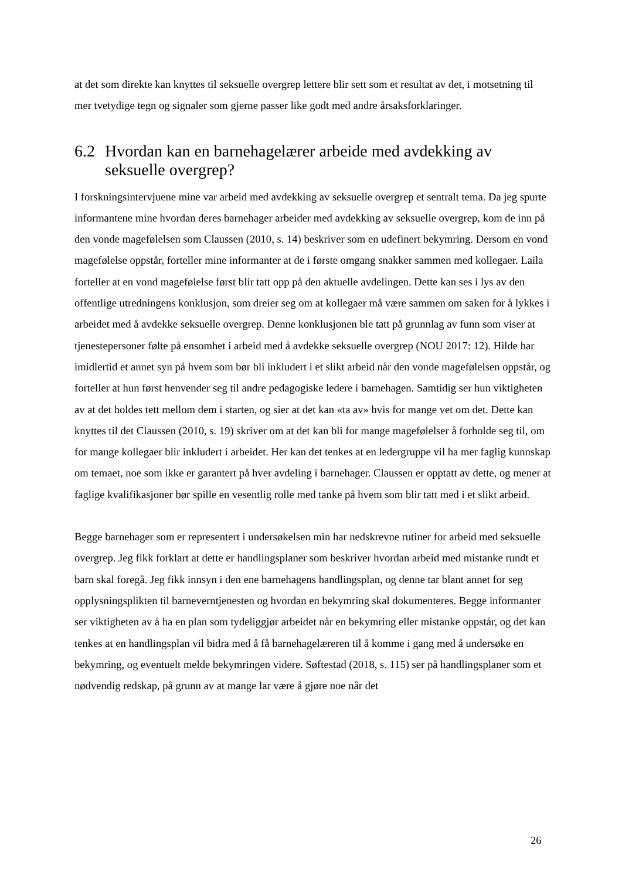at det som direkte kan knyttes til seksuelle overgrep lettere blir sett som et resultat av det, i motsetning til mer tvetydige tegn og signaler som gjerne passer like godt med andre årsaksforklaringer.
6.2 Hvordan kan en barnehagelærer arbeide med avdekking av seksuelle overgrep?
I forskningsintervjuene mine var arbeid med avdekking av seksuelle overgrep et sentralt tema. Da jeg spurte informantene mine hvordan deres barnehager arbeider med avdekking av seksuelle overgrep, kom de inn på den vonde magefølelsen som Claussen (2010, s. 14) beskriver som en udefinert bekymring. Dersom en vond magefølelse oppstår, forteller mine informanter at de i første omgang snakker sammen med kollegaer. Laila forteller at en vond magefølelse først blir tatt opp på den aktuelle avdelingen. Dette kan ses i lys av den offentlige utredningens konklusjon, som dreier seg om at kollegaer må være sammen om saken for å lykkes i arbeidet med å avdekke seksuelle overgrep. Denne konklusjonen ble tatt på grunnlag av funn som viser at tjenestepersoner følte på ensomhet i arbeid med å avdekke seksuelle overgrep (NOU 2017: 12). Hilde har imidlertid et annet syn på hvem som bør bli inkludert i et slikt arbeid når den vonde magefølelsen oppstår, og forteller at hun først henvender seg til andre pedagogiske ledere i barnehagen. Samtidig ser hun viktigheten av at det holdes tett mellom dem i starten, og sier at det kan «ta av» hvis for mange vet om det. Dette kan knyttes til det Claussen (2010, s. 19) skriver om at det kan bli for mange magefølelser å forholde seg til, om for mange kollegaer blir inkludert i arbeidet. Her kan det tenkes at en ledergruppe vil ha mer faglig kunnskap om temaet, noe som ikke er garantert på hver avdeling i barnehager. Claussen er opptatt av dette, og mener at faglige kvalifikasjoner bør spille en vesentlig rolle med tanke på hvem som blir tatt med i et slikt arbeid.
Begge barnehager som er representert i undersøkelsen min har nedskrevne rutiner for arbeid med seksuelle overgrep. Jeg fikk forklart at dette er handlingsplaner som beskriver hvordan arbeid med mistanke rundt et barn skal foregå. Jeg fikk innsyn i den ene barnehagens handlingsplan, og denne tar blant annet for seg opplysningsplikten til barneverntjenesten og hvordan en bekymring skal dokumenteres. Begge informanter ser viktigheten av å ha en plan som tydeliggjør arbeidet når en bekymring eller mistanke oppstår, og det kan tenkes at en handlingsplan vil bidra med å få barnehagelæreren til å komme i gang med å undersøke en bekymring, og eventuelt melde bekymringen videre. Søftestad (2018, s. 115) ser på handlingsplaner som et nødvendig redskap, på grunn av at mange lar være å gjøre noe når det
26